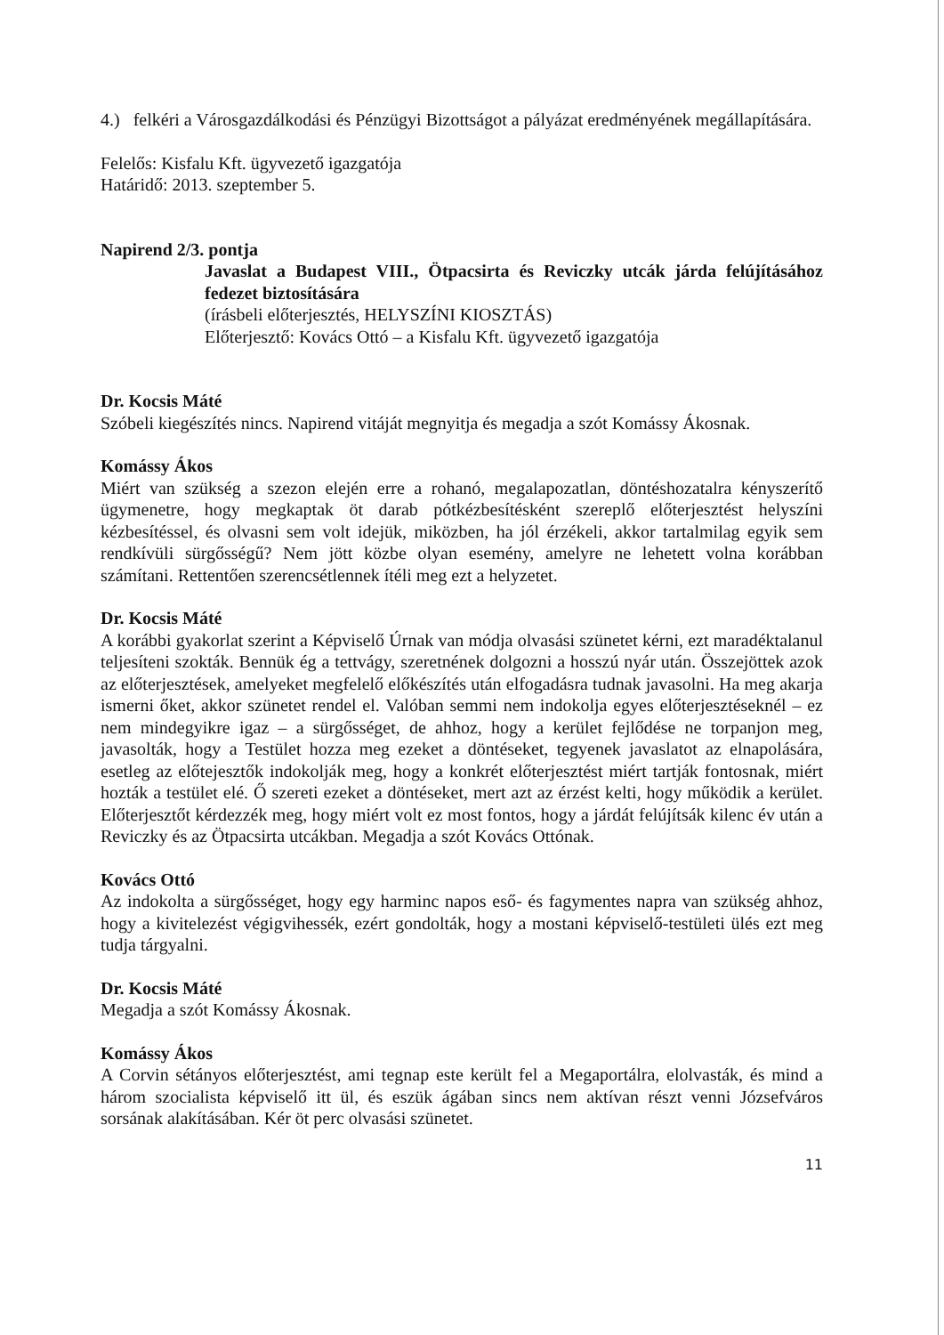4.) felkéri a Városgazdálkodási és Pénzügyi Bizottságot a pályázat eredményének megállapítására.
Felelős: Kisfalu Kft. ügyvezető igazgatója
Határidő: 2013. szeptember 5.
Napirend 2/3. pontja
Javaslat a Budapest VIII., Ötpacsirta és Reviczky utcák járda felújításához fedezet biztosítására
(írásbeli előterjesztés, HELYSZÍNI KIOSZTÁS)
Előterjesztő: Kovács Ottó – a Kisfalu Kft. ügyvezető igazgatója
Dr. Kocsis Máté
Szóbeli kiegészítés nincs. Napirend vitáját megnyitja és megadja a szót Komássy Ákosnak.
Komássy Ákos
Miért van szükség a szezon elején erre a rohanó, megalapozatlan, döntéshozatalra kényszerítő ügymenetre, hogy megkaptak öt darab pótkézbesítésként szereplő előterjesztést helyszíni kézbesítéssel, és olvasni sem volt idejük, miközben, ha jól érzékeli, akkor tartalmilag egyik sem rendkívüli sürgősségű? Nem jött közbe olyan esemény, amelyre ne lehetett volna korábban számítani. Rettentően szerencsétlennek ítéli meg ezt a helyzetet.
Dr. Kocsis Máté
A korábbi gyakorlat szerint a Képviselő Úrnak van módja olvasási szünetet kérni, ezt maradéktalanul teljesíteni szokták. Bennük ég a tettvágy, szeretnének dolgozni a hosszú nyár után. Összejöttek azok az előterjesztések, amelyeket megfelelő előkészítés után elfogadásra tudnak javasolni. Ha meg akarja ismerni őket, akkor szünetet rendel el. Valóban semmi nem indokolja egyes előterjesztéseknél – ez nem mindegyikre igaz – a sürgősséget, de ahhoz, hogy a kerület fejlődése ne torpanjon meg, javasolták, hogy a Testület hozza meg ezeket a döntéseket, tegyenek javaslatot az elnapolására, esetleg az előtejesztők indokolják meg, hogy a konkrét előterjesztést miért tartják fontosnak, miért hozták a testület elé. Ő szereti ezeket a döntéseket, mert azt az érzést kelti, hogy működik a kerület. Előterjesztőt kérdezzék meg, hogy miért volt ez most fontos, hogy a járdát felújítsák kilenc év után a Reviczky és az Ötpacsirta utcákban. Megadja a szót Kovács Ottónak.
Kovács Ottó
Az indokolta a sürgősséget, hogy egy harminc napos eső- és fagymentes napra van szükség ahhoz, hogy a kivitelezést végigvihessék, ezért gondolták, hogy a mostani képviselő-testületi ülés ezt meg tudja tárgyalni.
Dr. Kocsis Máté
Megadja a szót Komássy Ákosnak.
Komássy Ákos
A Corvin sétányos előterjesztést, ami tegnap este került fel a Megaportálra, elolvasták, és mind a három szocialista képviselő itt ül, és eszük ágában sincs nem aktívan részt venni Józsefváros sorsának alakításában. Kér öt perc olvasási szünetet.
11